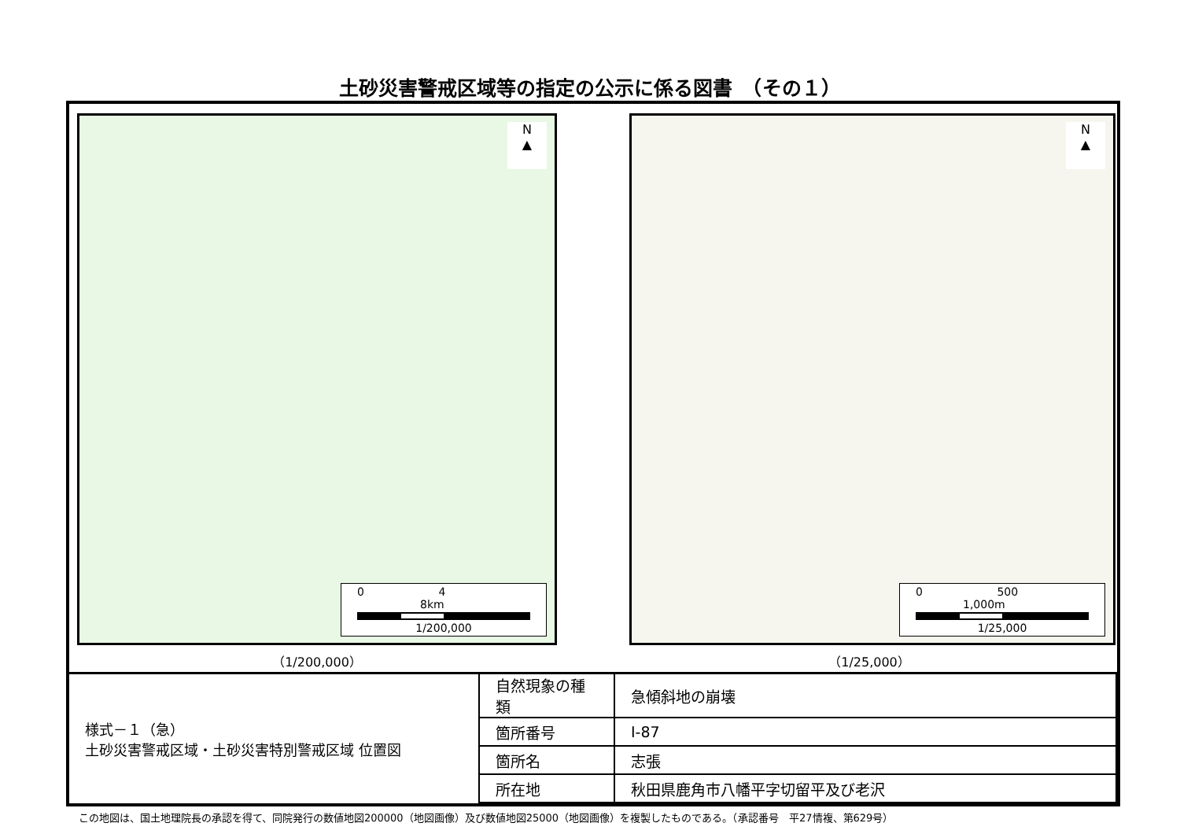土砂災害警戒区域等の指定の公示に係る図書　（その１）
N
▲
0 4 8km
1/200,000
（1/200,000）
N
▲
0 500 1,000m
1/25,000
（1/25,000）
| 様式－１（急） 土砂災害警戒区域・土砂災害特別警戒区域 位置図 | 自然現象の種類 | 急傾斜地の崩壊 |
| | 箇所番号 | Ⅰ-87 |
| | 箇所名 | 志張 |
| | 所在地 | 秋田県鹿角市八幡平字切留平及び老沢 |
この地図は、国土地理院長の承認を得て、同院発行の数値地図200000（地図画像）及び数値地図25000（地図画像）を複製したものである。（承認番号　平27情複、第629号）